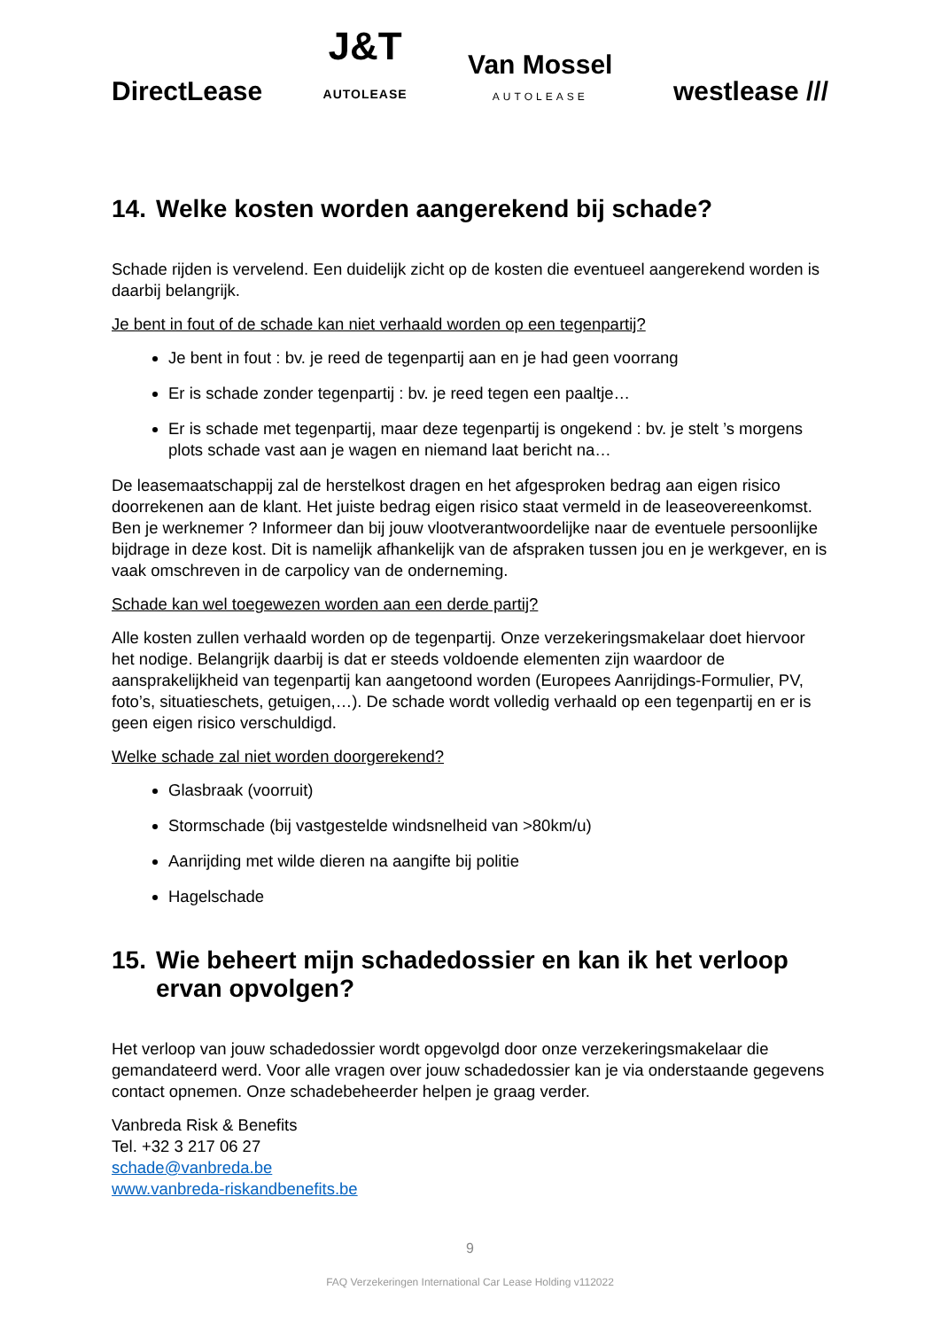DirectLease J&T
AUTOLEASE Van Mossel
AUTOLEASE westlease ///
14. Welke kosten worden aangerekend bij schade?
Schade rijden is vervelend. Een duidelijk zicht op de kosten die eventueel aangerekend worden is daarbij belangrijk.
Je bent in fout of de schade kan niet verhaald worden op een tegenpartij?
Je bent in fout : bv. je reed de tegenpartij aan en je had geen voorrang
Er is schade zonder tegenpartij : bv. je reed tegen een paaltje…
Er is schade met tegenpartij, maar deze tegenpartij is ongekend : bv. je stelt ’s morgens plots schade vast aan je wagen en niemand laat bericht na…
De leasemaatschappij zal de herstelkost dragen en het afgesproken bedrag aan eigen risico doorrekenen aan de klant. Het juiste bedrag eigen risico staat vermeld in de leaseovereenkomst. Ben je werknemer ? Informeer dan bij jouw vlootverantwoordelijke naar de eventuele persoonlijke bijdrage in deze kost. Dit is namelijk afhankelijk van de afspraken tussen jou en je werkgever, en is vaak omschreven in de carpolicy van de onderneming.
Schade kan wel toegewezen worden aan een derde partij?
Alle kosten zullen verhaald worden op de tegenpartij. Onze verzekeringsmakelaar doet hiervoor het nodige. Belangrijk daarbij is dat er steeds voldoende elementen zijn waardoor de aansprakelijkheid van tegenpartij kan aangetoond worden (Europees Aanrijdings-Formulier, PV, foto’s, situatieschets, getuigen,…). De schade wordt volledig verhaald op een tegenpartij en er is geen eigen risico verschuldigd.
Welke schade zal niet worden doorgerekend?
Glasbraak (voorruit)
Stormschade (bij vastgestelde windsnelheid van >80km/u)
Aanrijding met wilde dieren na aangifte bij politie
Hagelschade
15. Wie beheert mijn schadedossier en kan ik het verloop ervan opvolgen?
Het verloop van jouw schadedossier wordt opgevolgd door onze verzekeringsmakelaar die gemandateerd werd. Voor alle vragen over jouw schadedossier kan je via onderstaande gegevens contact opnemen. Onze schadebeheerder helpen je graag verder.
Vanbreda Risk & Benefits
Tel. +32 3 217 06 27
schade@vanbreda.be
www.vanbreda-riskandbenefits.be
9
FAQ Verzekeringen International Car Lease Holding v112022